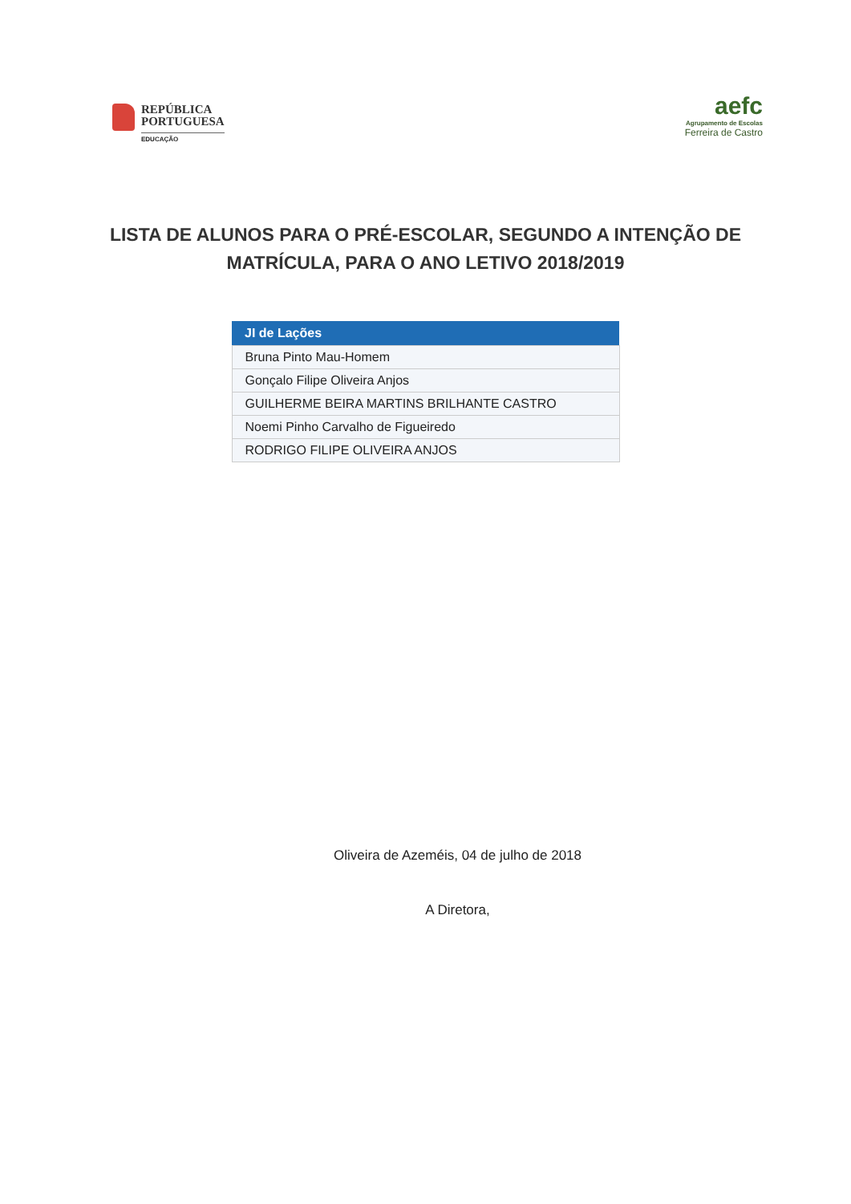REPÚBLICA
PORTUGUESA
EDUCAÇÃO
aefc
Agrupamento de Escolas
Ferreira de Castro
LISTA DE ALUNOS PARA O PRÉ-ESCOLAR, SEGUNDO A INTENÇÃO DE MATRÍCULA, PARA O ANO LETIVO 2018/2019
| JI de Lações |
| --- |
| Bruna Pinto Mau-Homem |
| Gonçalo Filipe Oliveira Anjos |
| GUILHERME BEIRA MARTINS BRILHANTE CASTRO |
| Noemi Pinho Carvalho de Figueiredo |
| RODRIGO FILIPE OLIVEIRA ANJOS |
Oliveira de Azeméis, 04 de julho de 2018
A Diretora,